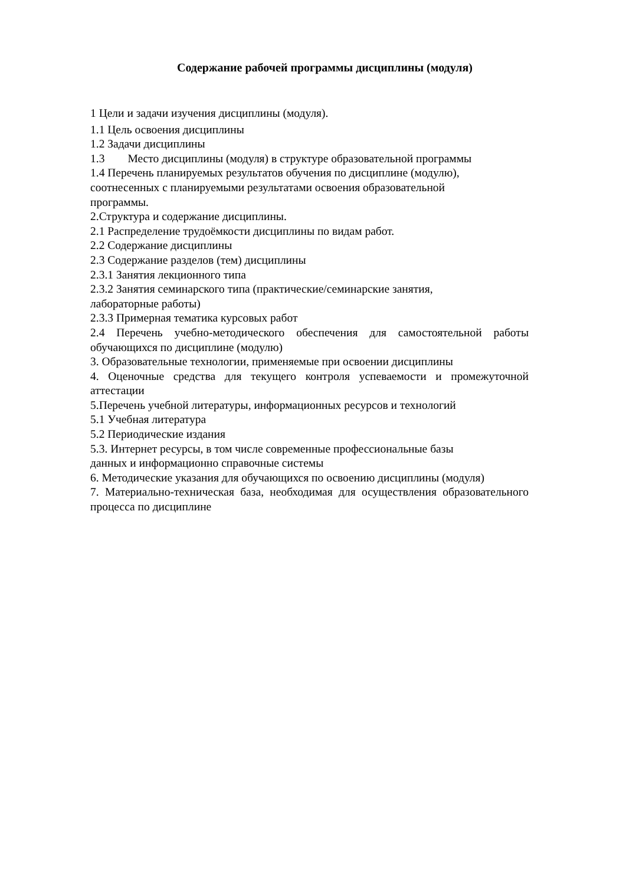Содержание рабочей программы дисциплины (модуля)
1 Цели и задачи изучения дисциплины (модуля).
1.1 Цель освоения дисциплины
1.2 Задачи дисциплины
1.3 Место дисциплины (модуля) в структуре образовательной программы
1.4 Перечень планируемых результатов обучения по дисциплине (модулю),
соотнесенных с планируемыми результатами освоения образовательной
программы.
2.Структура и содержание дисциплины.
2.1 Распределение трудоёмкости дисциплины по видам работ.
2.2 Содержание дисциплины
2.3 Содержание разделов (тем) дисциплины
2.3.1 Занятия лекционного типа
2.3.2 Занятия семинарского типа (практические/семинарские занятия,
лабораторные работы)
2.3.3 Примерная тематика курсовых работ
2.4 Перечень учебно-методического обеспечения для самостоятельной работы обучающихся по дисциплине (модулю)
3. Образовательные технологии, применяемые при освоении дисциплины
4. Оценочные средства для текущего контроля успеваемости и промежуточной аттестации
5.Перечень учебной литературы, информационных ресурсов и технологий
5.1 Учебная литература
5.2 Периодические издания
5.3. Интернет ресурсы, в том числе современные профессиональные базы
данных и информационно справочные системы
6. Методические указания для обучающихся по освоению дисциплины (модуля)
7. Материально-техническая база, необходимая для осуществления образовательного процесса по дисциплине